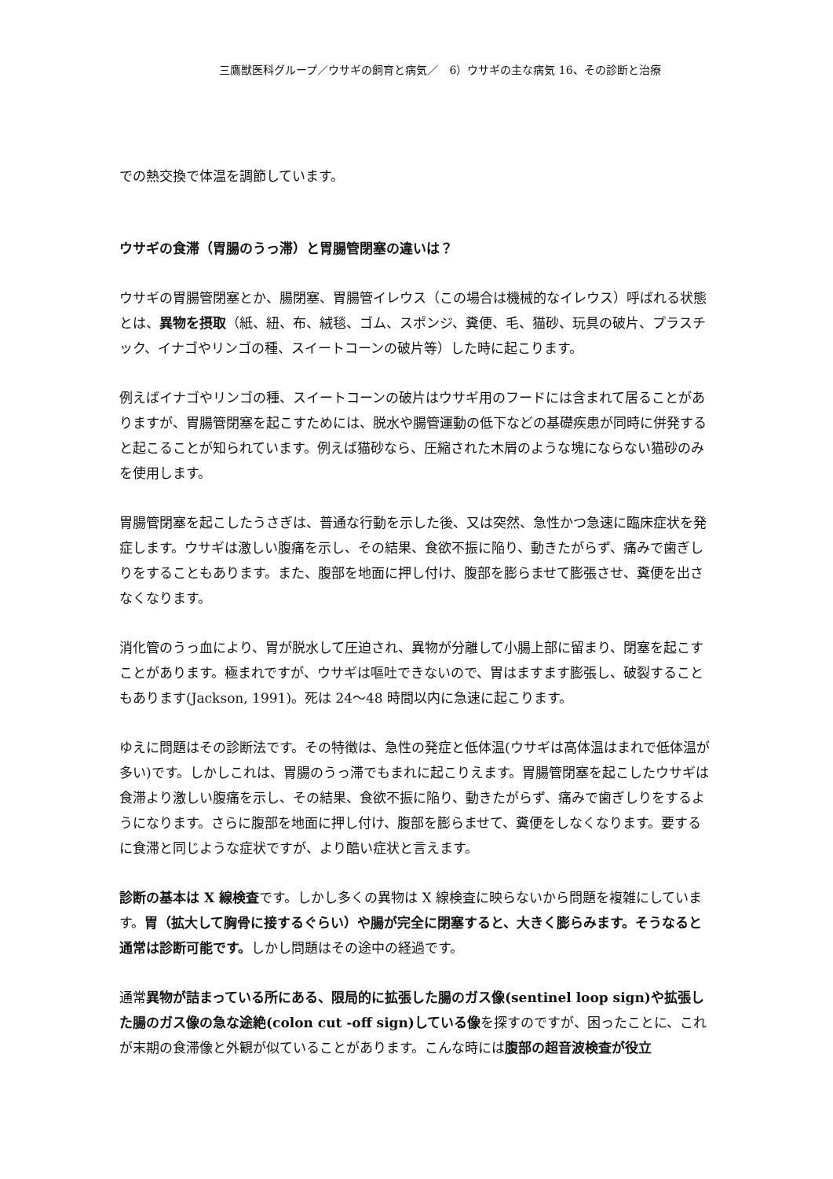三鷹獣医科グループ／ウサギの飼育と病気／　6）ウサギの主な病気 16、その診断と治療
での熱交換で体温を調節しています。
ウサギの食滞（胃腸のうっ滞）と胃腸管閉塞の違いは？
ウサギの胃腸管閉塞とか、腸閉塞、胃腸管イレウス（この場合は機械的なイレウス）呼ばれる状態とは、異物を摂取（紙、紐、布、絨毯、ゴム、スポンジ、糞便、毛、猫砂、玩具の破片、プラスチック、イナゴやリンゴの種、スイートコーンの破片等）した時に起こります。
例えばイナゴやリンゴの種、スイートコーンの破片はウサギ用のフードには含まれて居ることがありますが、胃腸管閉塞を起こすためには、脱水や腸管運動の低下などの基礎疾患が同時に併発すると起こることが知られています。例えば猫砂なら、圧縮された木屑のような塊にならない猫砂のみを使用します。
胃腸管閉塞を起こしたうさぎは、普通な行動を示した後、又は突然、急性かつ急速に臨床症状を発症します。ウサギは激しい腹痛を示し、その結果、食欲不振に陥り、動きたがらず、痛みで歯ぎしりをすることもあります。また、腹部を地面に押し付け、腹部を膨らませて膨張させ、糞便を出さなくなります。
消化管のうっ血により、胃が脱水して圧迫され、異物が分離して小腸上部に留まり、閉塞を起こすことがあります。極まれですが、ウサギは嘔吐できないので、胃はますます膨張し、破裂することもあります(Jackson, 1991)。死は 24〜48 時間以内に急速に起こります。
ゆえに問題はその診断法です。その特徴は、急性の発症と低体温(ウサギは高体温はまれで低体温が多い)です。しかしこれは、胃腸のうっ滞でもまれに起こりえます。胃腸管閉塞を起こしたウサギは食滞より激しい腹痛を示し、その結果、食欲不振に陥り、動きたがらず、痛みで歯ぎしりをするようになります。さらに腹部を地面に押し付け、腹部を膨らませて、糞便をしなくなります。要するに食滞と同じような症状ですが、より酷い症状と言えます。
診断の基本は X 線検査です。しかし多くの異物は X 線検査に映らないから問題を複雑にしています。胃（拡大して胸骨に接するぐらい）や腸が完全に閉塞すると、大きく膨らみます。そうなると通常は診断可能です。しかし問題はその途中の経過です。
通常異物が詰まっている所にある、限局的に拡張した腸のガス像(sentinel loop sign)や拡張した腸のガス像の急な途絶(colon cut -off sign)している像を探すのですが、困ったことに、これが末期の食滞像と外観が似ていることがあります。こんな時には腹部の超音波検査が役立